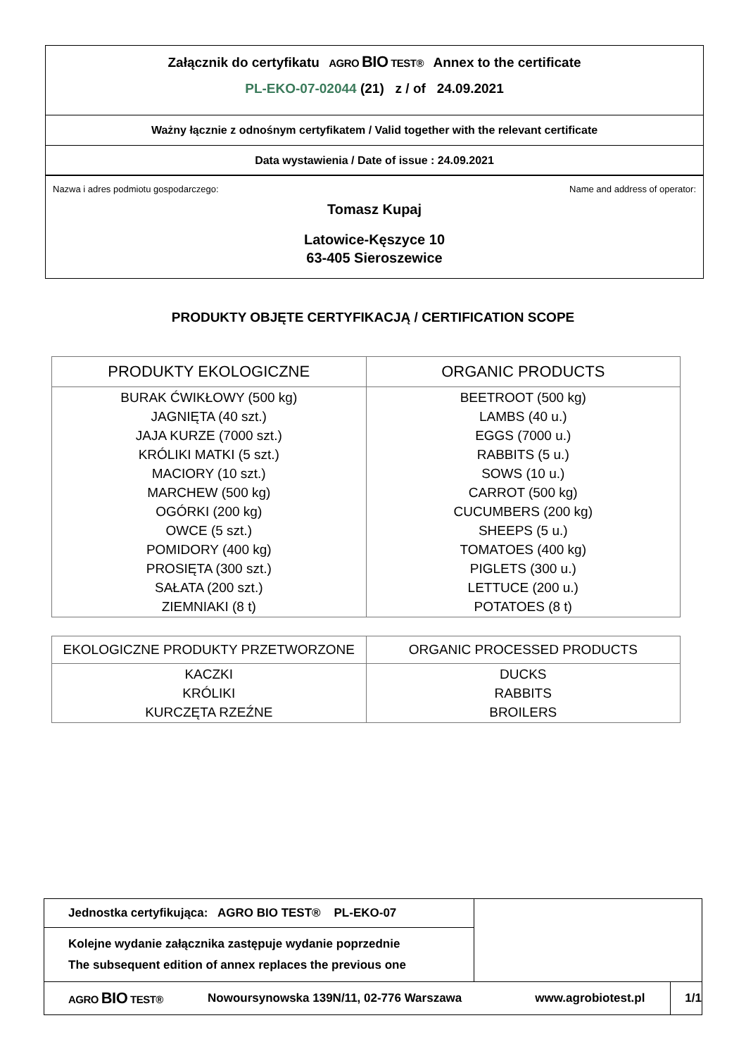Załącznik do certyfikatu AGRO BIO TEST® Annex to the certificate
PL-EKO-07-02044 (21) z / of 24.09.2021
Ważny łącznie z odnośnym certyfikatem / Valid together with the relevant certificate
Data wystawienia / Date of issue : 24.09.2021
Nazwa i adres podmiotu gospodarczego: Name and address of operator:
Tomasz Kupaj
Latowice-Kęszyce 10
63-405 Sieroszewice
PRODUKTY OBJĘTE CERTYFIKACJĄ / CERTIFICATION SCOPE
| PRODUKTY EKOLOGICZNE | ORGANIC PRODUCTS |
| --- | --- |
| BURAK ĆWIKŁOWY (500 kg) JAGNIĘTA (40 szt.) JAJA KURZE (7000 szt.) KRÓLIKI MATKI (5 szt.) MACIORY (10 szt.) MARCHEW (500 kg) OGÓRKI (200 kg) OWCE (5 szt.) POMIDORY (400 kg) PROSIĘTA (300 szt.) SAŁATA (200 szt.) ZIEMNIAKI (8 t) | BEETROOT (500 kg) LAMBS (40 u.) EGGS (7000 u.) RABBITS (5 u.) SOWS (10 u.) CARROT (500 kg) CUCUMBERS (200 kg) SHEEPS (5 u.) TOMATOES (400 kg) PIGLETS (300 u.) LETTUCE (200 u.) POTATOES (8 t) |
| EKOLOGICZNE PRODUKTY PRZETWORZONE | ORGANIC PROCESSED PRODUCTS |
| --- | --- |
| KACZKI KRÓLIKI KURCZĘTA RZEŹNE | DUCKS RABBITS BROILERS |
Jednostka certyfikująca: AGRO BIO TEST® PL-EKO-07
Kolejne wydanie załącznika zastępuje wydanie poprzednie
The subsequent edition of annex replaces the previous one
AGRO BIO TEST® Nowoursynowska 139N/11, 02-776 Warszawa www.agrobiotest.pl 1/1